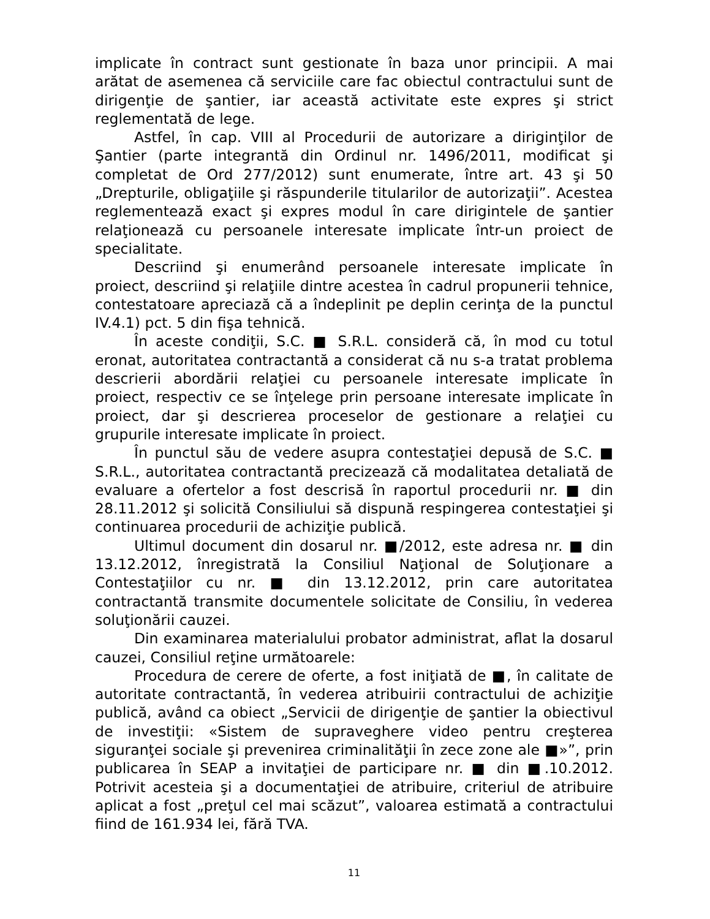implicate în contract sunt gestionate în baza unor principii. A mai arătat de asemenea că serviciile care fac obiectul contractului sunt de dirigenţie de şantier, iar această activitate este expres şi strict reglementată de lege.
Astfel, în cap. VIII al Procedurii de autorizare a diriginţilor de Şantier (parte integrantă din Ordinul nr. 1496/2011, modificat şi completat de Ord 277/2012) sunt enumerate, între art. 43 şi 50 „Drepturile, obligaţiile şi răspunderile titularilor de autorizaţii”. Acestea reglementează exact şi expres modul în care dirigintele de şantier relaţionează cu persoanele interesate implicate într-un proiect de specialitate.
Descriind şi enumerând persoanele interesate implicate în proiect, descriind şi relaţiile dintre acestea în cadrul propunerii tehnice, contestatoare apreciază că a îndeplinit pe deplin cerinţa de la punctul IV.4.1) pct. 5 din fişa tehnică.
În aceste condiţii, S.C. ■ S.R.L. consideră că, în mod cu totul eronat, autoritatea contractantă a considerat că nu s-a tratat problema descrierii abordării relaţiei cu persoanele interesate implicate în proiect, respectiv ce se înţelege prin persoane interesate implicate în proiect, dar şi descrierea proceselor de gestionare a relaţiei cu grupurile interesate implicate în proiect.
În punctul său de vedere asupra contestaţiei depusă de S.C. ■ S.R.L., autoritatea contractantă precizează că modalitatea detaliată de evaluare a ofertelor a fost descrisă în raportul procedurii nr. ■ din 28.11.2012 şi solicită Consiliului să dispună respingerea contestaţiei şi continuarea procedurii de achiziţie publică.
Ultimul document din dosarul nr. ■/2012, este adresa nr. ■ din 13.12.2012, înregistrată la Consiliul Naţional de Soluţionare a Contestaţiilor cu nr. ■ din 13.12.2012, prin care autoritatea contractantă transmite documentele solicitate de Consiliu, în vederea soluţionării cauzei.
Din examinarea materialului probator administrat, aflat la dosarul cauzei, Consiliul reţine următoarele:
Procedura de cerere de oferte, a fost iniţiată de ■, în calitate de autoritate contractantă, în vederea atribuirii contractului de achiziţie publică, având ca obiect „Servicii de dirigenţie de şantier la obiectivul de investiţii: «Sistem de supraveghere video pentru creşterea siguranţei sociale şi prevenirea criminalităţii în zece zone ale ■»”, prin publicarea în SEAP a invitaţiei de participare nr. ■ din ■.10.2012. Potrivit acesteia şi a documentaţiei de atribuire, criteriul de atribuire aplicat a fost „preţul cel mai scăzut”, valoarea estimată a contractului fiind de 161.934 lei, fără TVA.
11